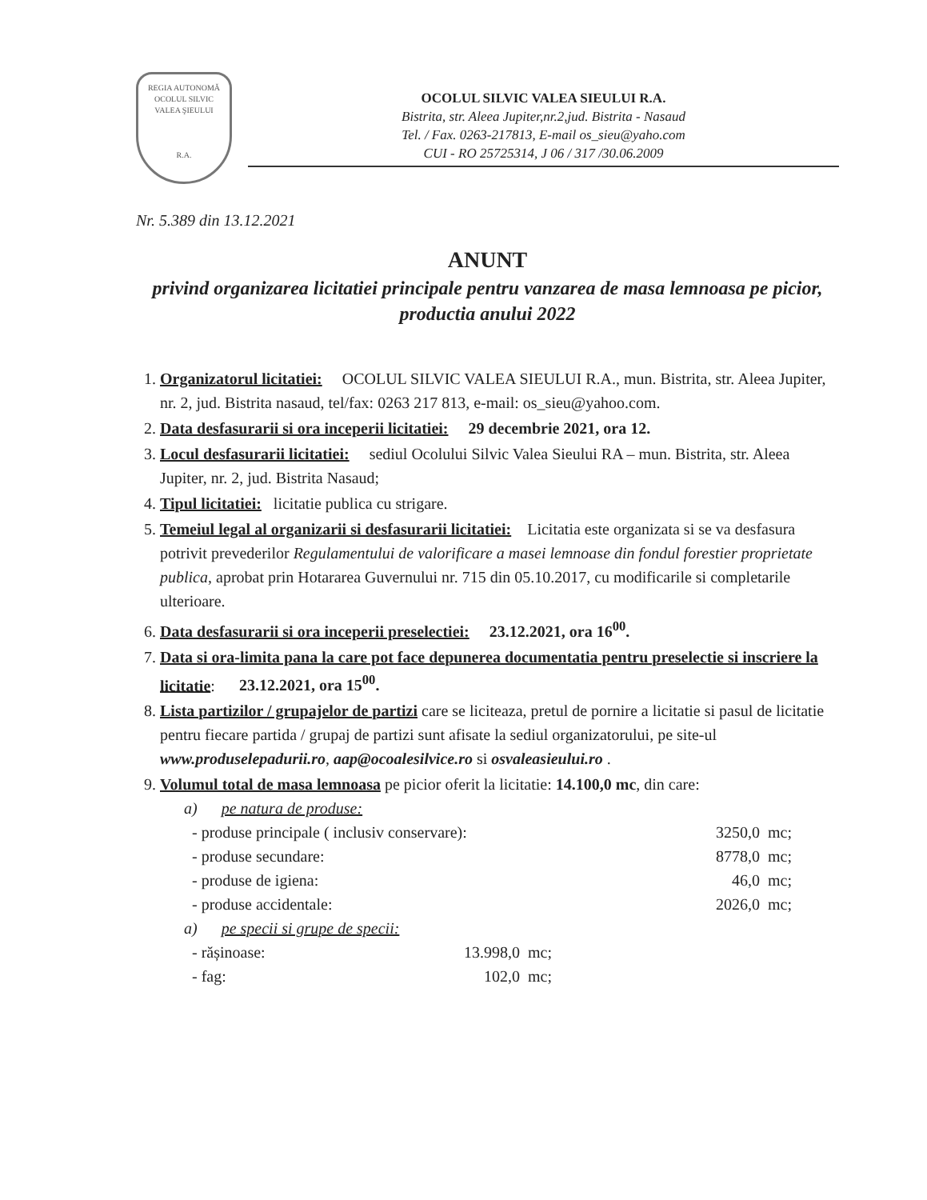REGIA AUTONOMĂ
OCOLUL SILVIC
VALEA ŞIEULUI
R.A.
OCOLUL SILVIC VALEA SIEULUI R.A.
Bistrita, str. Aleea Jupiter,nr.2,jud. Bistrita - Nasaud
Tel. / Fax. 0263-217813, E-mail os_sieu@yaho.com
CUI - RO 25725314, J 06 / 317 /30.06.2009
Nr. 5.389 din 13.12.2021
ANUNT
privind organizarea licitatiei principale pentru vanzarea de masa lemnoasa pe picior, productia anului 2022
1. Organizatorul licitatiei: OCOLUL SILVIC VALEA SIEULUI R.A., mun. Bistrita, str. Aleea Jupiter, nr. 2, jud. Bistrita nasaud, tel/fax: 0263 217 813, e-mail: os_sieu@yahoo.com.
2. Data desfasurarii si ora inceperii licitatiei: 29 decembrie 2021, ora 12.
3. Locul desfasurarii licitatiei: sediul Ocolului Silvic Valea Sieului RA – mun. Bistrita, str. Aleea Jupiter, nr. 2, jud. Bistrita Nasaud;
4. Tipul licitatiei: licitatie publica cu strigare.
5. Temeiul legal al organizarii si desfasurarii licitatiei: Licitatia este organizata si se va desfasura potrivit prevederilor Regulamentului de valorificare a masei lemnoase din fondul forestier proprietate publica, aprobat prin Hotararea Guvernului nr. 715 din 05.10.2017, cu modificarile si completarile ulterioare.
6. Data desfasurarii si ora inceperii preselectiei: 23.12.2021, ora 16<sup>00</sup>.
7. Data si ora-limita pana la care pot face depunerea documentatia pentru preselectie si inscriere la licitatie: 23.12.2021, ora 15<sup>00</sup>.
8. Lista partizilor / grupajelor de partizi care se liciteaza, pretul de pornire a licitatie si pasul de licitatie pentru fiecare partida / grupaj de partizi sunt afisate la sediul organizatorului, pe site-ul www.produselepadurii.ro, aap@ocoalesilvice.ro si osvaleasieului.ro .
9. Volumul total de masa lemnoasa pe picior oferit la licitatie: 14.100,0 mc, din care:
a) pe natura de produse:
- produse principale ( inclusiv conservare): 3250,0 mc;
- produse secundare: 8778,0 mc;
- produse de igiena: 46,0 mc;
- produse accidentale: 2026,0 mc;
a) pe specii si grupe de specii:
- rășinoase: 13.998,0 mc;
- fag: 102,0 mc;